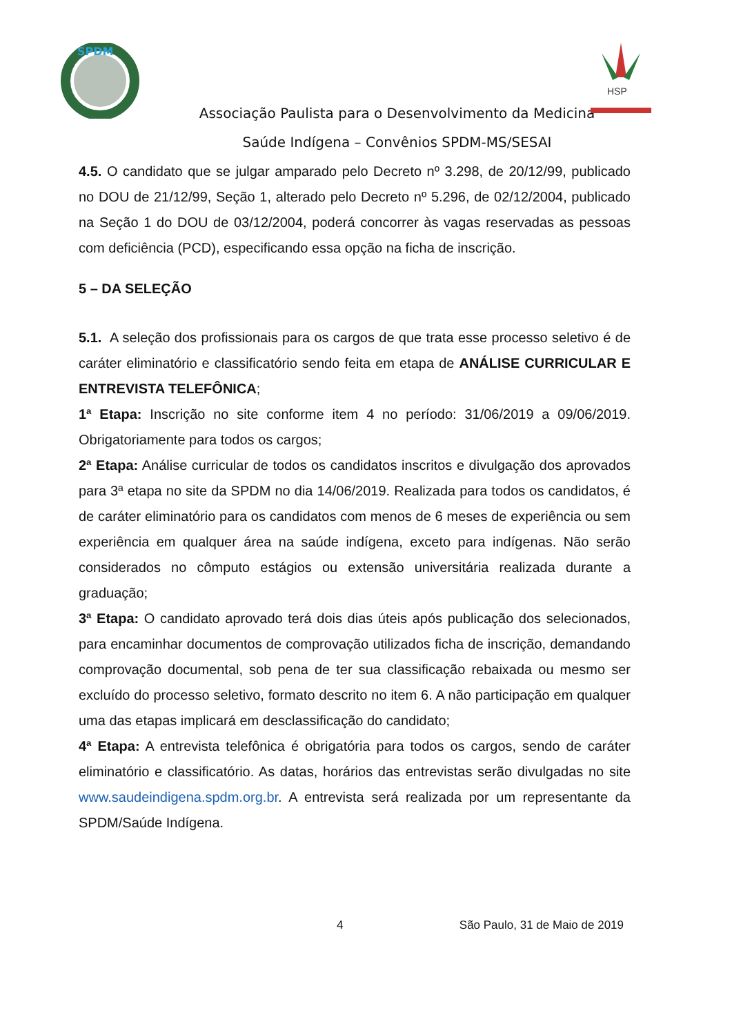SPDM
HSP
Associação Paulista para o Desenvolvimento da Medicina
Saúde Indígena – Convênios SPDM-MS/SESAI
4.5. O candidato que se julgar amparado pelo Decreto nº 3.298, de 20/12/99, publicado no DOU de 21/12/99, Seção 1, alterado pelo Decreto nº 5.296, de 02/12/2004, publicado na Seção 1 do DOU de 03/12/2004, poderá concorrer às vagas reservadas as pessoas com deficiência (PCD), especificando essa opção na ficha de inscrição.
5 – DA SELEÇÃO
5.1. A seleção dos profissionais para os cargos de que trata esse processo seletivo é de caráter eliminatório e classificatório sendo feita em etapa de ANÁLISE CURRICULAR E ENTREVISTA TELEFÔNICA;
1ª Etapa: Inscrição no site conforme item 4 no período: 31/06/2019 a 09/06/2019. Obrigatoriamente para todos os cargos;
2ª Etapa: Análise curricular de todos os candidatos inscritos e divulgação dos aprovados para 3ª etapa no site da SPDM no dia 14/06/2019. Realizada para todos os candidatos, é de caráter eliminatório para os candidatos com menos de 6 meses de experiência ou sem experiência em qualquer área na saúde indígena, exceto para indígenas. Não serão considerados no cômputo estágios ou extensão universitária realizada durante a graduação;
3ª Etapa: O candidato aprovado terá dois dias úteis após publicação dos selecionados, para encaminhar documentos de comprovação utilizados ficha de inscrição, demandando comprovação documental, sob pena de ter sua classificação rebaixada ou mesmo ser excluído do processo seletivo, formato descrito no item 6. A não participação em qualquer uma das etapas implicará em desclassificação do candidato;
4ª Etapa: A entrevista telefônica é obrigatória para todos os cargos, sendo de caráter eliminatório e classificatório. As datas, horários das entrevistas serão divulgadas no site www.saudeindigena.spdm.org.br. A entrevista será realizada por um representante da SPDM/Saúde Indígena.
4 São Paulo, 31 de Maio de 2019